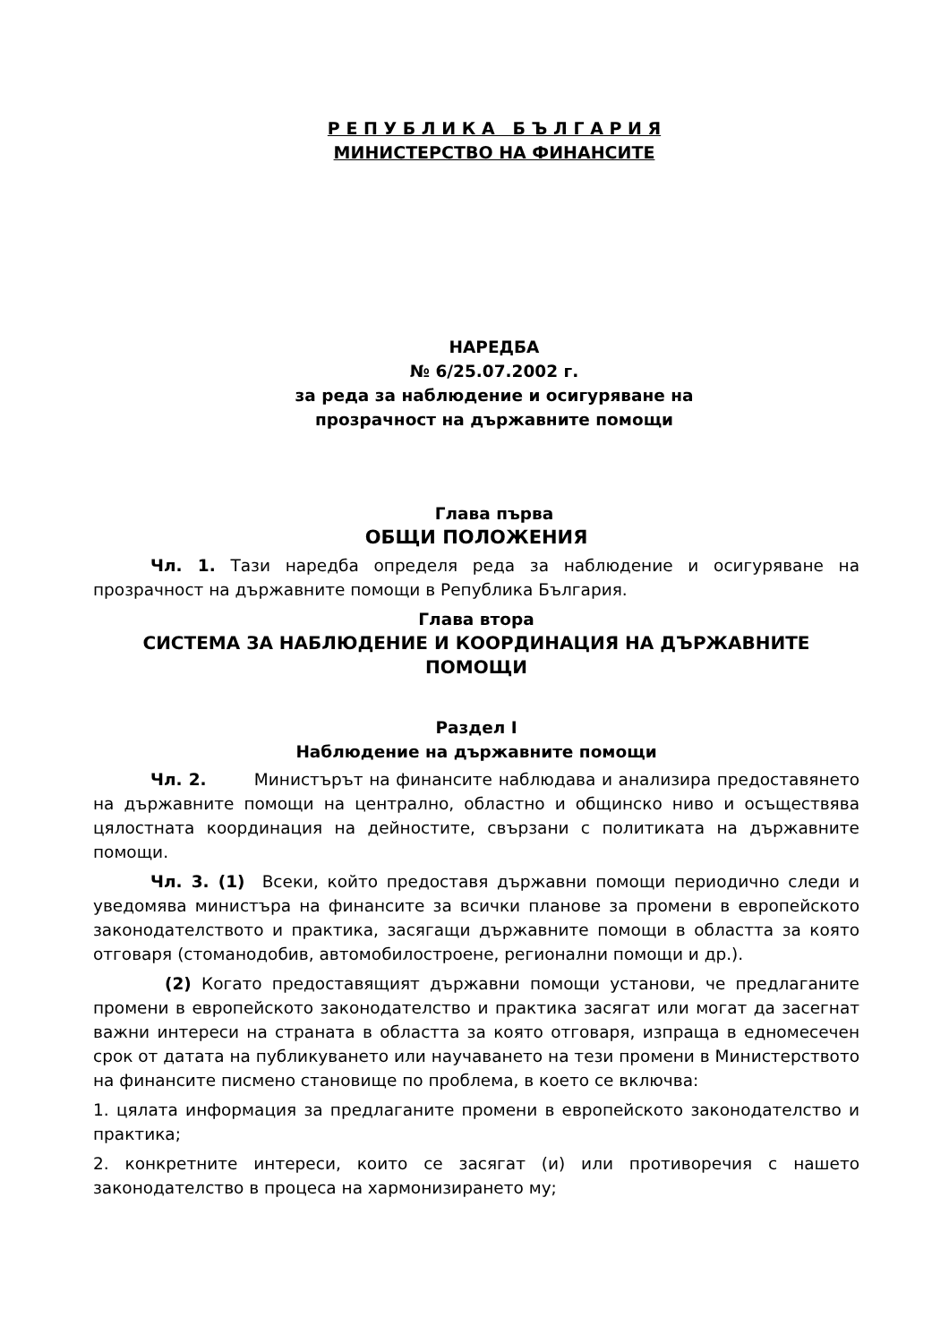Р Е П У Б Л И К А Б Ъ Л Г А Р И Я
МИНИСТЕРСТВО НА ФИНАНСИТЕ
НАРЕДБА
№ 6/25.07.2002 г.
за реда за наблюдение и осигуряване на
прозрачност на държавните помощи
Глава първа
ОБЩИ ПОЛОЖЕНИЯ
Чл. 1. Тази наредба определя реда за наблюдение и осигуряване на прозрачност на държавните помощи в Република България.
Глава втора
СИСТЕМА ЗА НАБЛЮДЕНИЕ И КООРДИНАЦИЯ НА ДЪРЖАВНИТЕ ПОМОЩИ
Раздел I
Наблюдение на държавните помощи
Чл. 2. Министърът на финансите наблюдава и анализира предоставянето на държавните помощи на централно, областно и общинско ниво и осъществява цялостната координация на дейностите, свързани с политиката на държавните помощи.
Чл. 3. (1) Всеки, който предоставя държавни помощи периодично следи и уведомява министъра на финансите за всички планове за промени в европейското законодателството и практика, засягащи държавните помощи в областта за която отговаря (стоманодобив, автомобилостроене, регионални помощи и др.).
(2) Когато предоставящият държавни помощи установи, че предлаганите промени в европейското законодателство и практика засягат или могат да засегнат важни интереси на страната в областта за която отговаря, изпраща в едномесечен срок от датата на публикуването или научаването на тези промени в Министерството на финансите писмено становище по проблема, в което се включва:
1. цялата информация за предлаганите промени в европейското законодателство и практика;
2. конкретните интереси, които се засягат (и) или противоречия с нашето законодателство в процеса на хармонизирането му;